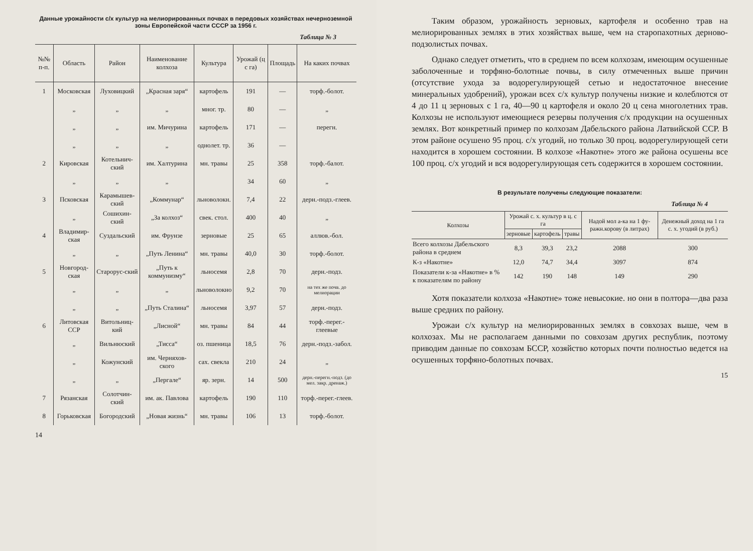Данные урожайности с/х культур на мелиорированных почвах в передовых хозяйствах нечерноземной зоны Европейской части СССР за 1956 г.
Таблица № 3
| №№ п-п. | Область | Район | Наименование колхоза | Культура | Урожай (ц с га) | Площадь | На каких почвах |
| --- | --- | --- | --- | --- | --- | --- | --- |
| 1 | Московская | Луховицкий | „Красная заря“ | картофель | 191 | — | торф.-болот. |
| | „ | „ | „ | мног. тр. | 80 | — | „ |
| | „ | „ | им. Мичурина | картофель | 171 | — | перегн. |
| | „ | „ | „ | однолет. тр. | 36 | — | |
| 2 | Кировская | Котельнич-ский | им. Халтурина | мн. травы | 25 | 358 | торф.-балот. |
| | „ | „ | „ | | 34 | 60 | „ |
| 3 | Псковская | Карамышев-ский | „Коммунар“ | льноволокн. | 7,4 | 22 | дерн.-подз.-глеев. |
| | „ | Сошихин-ский | „За колхоз“ | свек. стол. | 400 | 40 | „ |
| 4 | Владимир-ская | Суздальский | им. Фрунзе | зерновые | 25 | 65 | аллюв.-бол. |
| | „ | „ | „Путь Ленина“ | мн. травы | 40,0 | 30 | торф.-болот. |
| 5 | Новгород-ская | Старорус-ский | „Путь к коммунизму“ | льносемя | 2,8 | 70 | дерн.-подз. |
| | „ | „ | „ | льноволокно | 9,2 | 70 | на тех же почв. до мелиорации |
| | „ | „ | „Путь Сталина“ | льносемя | 3,97 | 57 | дерн.-подз. |
| 6 | Литовская ССР | Витольниц-кий | „Лисной“ | мн. травы | 84 | 44 | торф.-перег.-глеевые |
| | „ | Вильнюский | „Тисса“ | оз. пшеница | 18,5 | 76 | дерн.-подз.-забол. |
| | „ | Кожунский | им. Черняхов-ского | сах. свекла | 210 | 24 | „ |
| | „ | „ | „Пергале“ | яр. зерн. | 14 | 500 | дерн.-перегн.-подз. (до мел. закр. дренаж.) |
| 7 | Рязанская | Солотчин-ский | им. ак. Павлова | картофель | 190 | 110 | торф.-перег.-глеев. |
| 8 | Горьковская | Богородский | „Новая жизнь“ | мн. травы | 106 | 13 | торф.-болот. |
14
Таким образом, урожайность зерновых, картофеля и особенно трав на мелиорированных землях в этих хозяйствах выше, чем на старопахотных дерново-подзолистых почвах.
Однако следует отметить, что в среднем по всем колхозам, имеющим осушенные заболоченные и торфяно-болотные почвы, в силу отмеченных выше причин (отсутствие ухода за водорегулирующей сетью и недостаточное внесение минеральных удобрений), урожаи всех с/х культур получены низкие и колеблются от 4 до 11 ц зерновых с 1 га, 40—90 ц картофеля и около 20 ц сена многолетних трав. Колхозы не используют имеющиеся резервы получения с/х продукции на осушенных землях. Вот конкретный пример по колхозам Дабельского района Латвийской ССР. В этом районе осушено 95 проц. с/х угодий, но только 30 проц. водорегулирующей сети находится в хорошем состоянии. В колхозе «Накотне» этого же района осушены все 100 проц. с/х угодий и вся водорегулирующая сеть содержится в хорошем состоянии.
В результате получены следующие показатели:
Таблица № 4
| Колхозы | Урожай с. х. культур в ц. с га | | | Надой мол а-ка на 1 фу-ражн.корову (в литрах) | Денежный доход на 1 га с. х. угодий (в руб.) |
| --- | --- | --- | --- | --- | --- |
| | зерновые | картофель | травы | | |
| Всего колхозы Дабельского района в среднем | 8,3 | 39,3 | 23,2 | 2088 | 300 |
| К-з «Накотне» | 12,0 | 74,7 | 34,4 | 3097 | 874 |
| Показатели к-за «Накотне» в % к показателям по району | 142 | 190 | 148 | 149 | 290 |
Хотя показатели колхоза «Накотне» тоже невысокие. но они в полтора—два раза выше средних по району.
Урожаи с/х культур на мелиорированных землях в совхозах выше, чем в колхозах. Мы не располагаем данными по совхозам других республик, поэтому приводим данные по совхозам БССР, хозяйство которых почти полностью ведется на осушенных торфяно-болотных почвах.
15